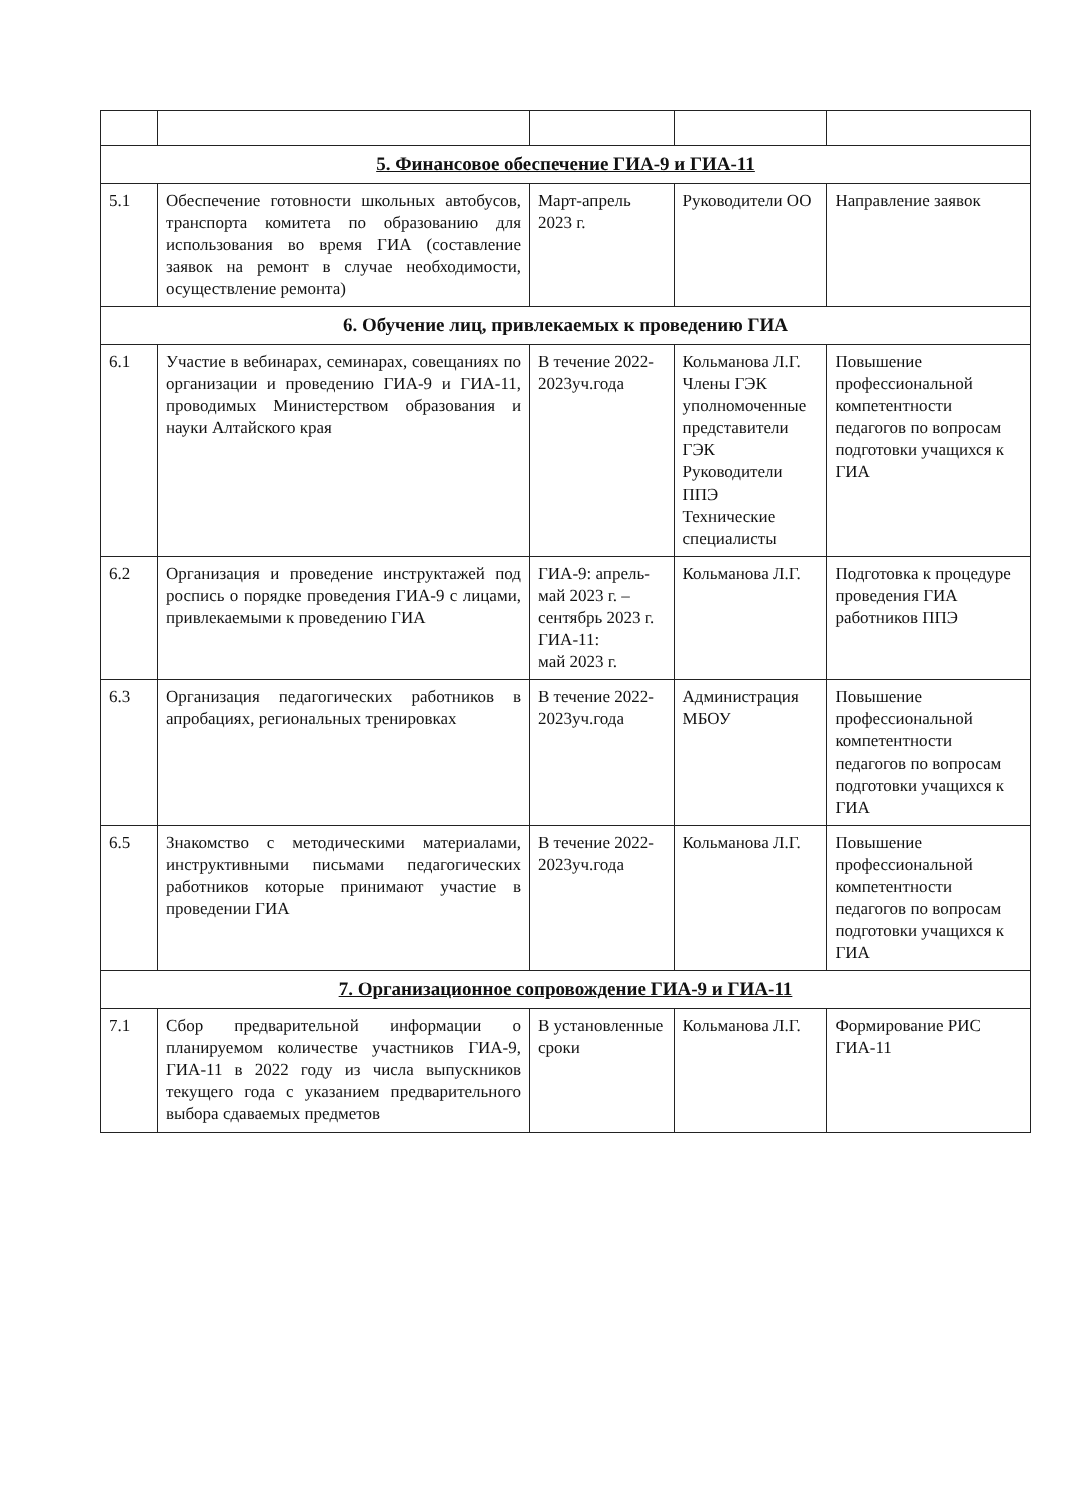| 5. Финансовое обеспечение ГИА-9 и ГИА-11 | | | | |
| 5.1 | Обеспечение готовности школьных автобусов, транспорта комитета по образованию для использования во время ГИА (составление заявок на ремонт в случае необходимости, осуществление ремонта) | Март-апрель 2023 г. | Руководители ОО | Направление заявок |
| 6. Обучение лиц, привлекаемых к проведению ГИА | | | | |
| 6.1 | Участие в вебинарах, семинарах, совещаниях по организации и проведению ГИА-9 и ГИА-11, проводимых Министерством образования и науки Алтайского края | В течение 2022-2023уч.года | Кольманова Л.Г. Члены ГЭК уполномоченные представители ГЭК Руководители ППЭ Технические специалисты | Повышение профессиональной компетентности педагогов по вопросам подготовки учащихся к ГИА |
| 6.2 | Организация и проведение инструктажей под роспись о порядке проведения ГИА-9 с лицами, привлекаемыми к проведению ГИА | ГИА-9: апрель-май 2023 г. – сентябрь 2023 г. ГИА-11: май 2023 г. | Кольманова Л.Г. | Подготовка к процедуре проведения ГИА работников ППЭ |
| 6.3 | Организация педагогических работников в апробациях, региональных тренировках | В течение 2022-2023уч.года | Администрация МБОУ | Повышение профессиональной компетентности педагогов по вопросам подготовки учащихся к ГИА |
| 6.5 | Знакомство с методическими материалами, инструктивными письмами педагогических работников которые принимают участие в проведении ГИА | В течение 2022-2023уч.года | Кольманова Л.Г. | Повышение профессиональной компетентности педагогов по вопросам подготовки учащихся к ГИА |
| 7. Организационное сопровождение ГИА-9 и ГИА-11 | | | | |
| 7.1 | Сбор предварительной информации о планируемом количестве участников ГИА-9, ГИА-11 в 2022 году из числа выпускников текущего года с указанием предварительного выбора сдаваемых предметов | В установленные сроки | Кольманова Л.Г. | Формирование РИС ГИА-11 |